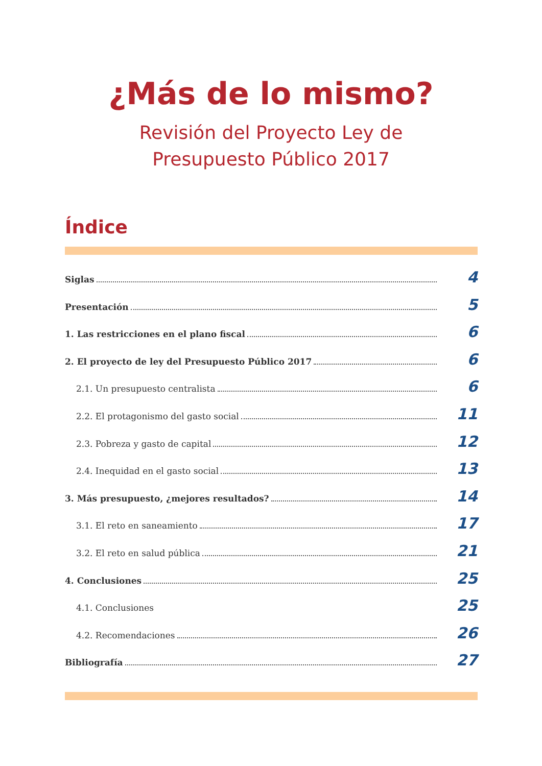¿Más de lo mismo?
Revisión del Proyecto Ley de
Presupuesto Público 2017
Índice
Siglas 4
Presentación 5
1. Las restricciones en el plano fiscal 6
2. El proyecto de ley del Presupuesto Público 2017 6
2.1. Un presupuesto centralista 6
2.2. El protagonismo del gasto social 11
2.3. Pobreza y gasto de capital 12
2.4. Inequidad en el gasto social 13
3. Más presupuesto, ¿mejores resultados? 14
3.1. El reto en saneamiento 17
3.2. El reto en salud pública 21
4. Conclusiones 25
4.1. Conclusiones 25
4.2. Recomendaciones 26
Bibliografía 27